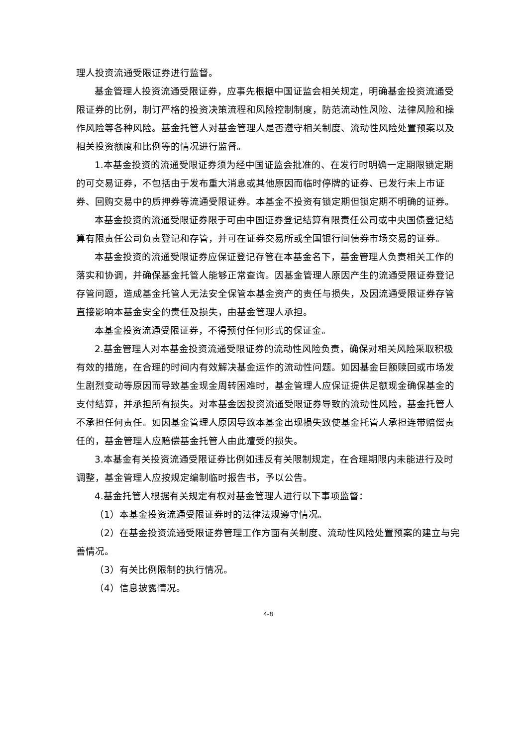理人投资流通受限证券进行监督。
基金管理人投资流通受限证券，应事先根据中国证监会相关规定，明确基金投资流通受限证券的比例，制订严格的投资决策流程和风险控制制度，防范流动性风险、法律风险和操作风险等各种风险。基金托管人对基金管理人是否遵守相关制度、流动性风险处置预案以及相关投资额度和比例等的情况进行监督。
1.本基金投资的流通受限证券须为经中国证监会批准的、在发行时明确一定期限锁定期的可交易证券，不包括由于发布重大消息或其他原因而临时停牌的证券、已发行未上市证券、回购交易中的质押券等流通受限证券。本基金不投资有锁定期但锁定期不明确的证券。
本基金投资的流通受限证券限于可由中国证券登记结算有限责任公司或中央国债登记结算有限责任公司负责登记和存管，并可在证券交易所或全国银行间债券市场交易的证券。
本基金投资的流通受限证券应保证登记存管在本基金名下，基金管理人负责相关工作的落实和协调，并确保基金托管人能够正常查询。因基金管理人原因产生的流通受限证券登记存管问题，造成基金托管人无法安全保管本基金资产的责任与损失，及因流通受限证券存管直接影响本基金安全的责任及损失，由基金管理人承担。
本基金投资流通受限证券，不得预付任何形式的保证金。
2.基金管理人对本基金投资流通受限证券的流动性风险负责，确保对相关风险采取积极有效的措施，在合理的时间内有效解决基金运作的流动性问题。如因基金巨额赎回或市场发生剧烈变动等原因而导致基金现金周转困难时，基金管理人应保证提供足额现金确保基金的支付结算，并承担所有损失。对本基金因投资流通受限证券导致的流动性风险，基金托管人不承担任何责任。如因基金管理人原因导致本基金出现损失致使基金托管人承担连带赔偿责任的，基金管理人应赔偿基金托管人由此遭受的损失。
3.本基金有关投资流通受限证券比例如违反有关限制规定，在合理期限内未能进行及时调整，基金管理人应按规定编制临时报告书，予以公告。
4.基金托管人根据有关规定有权对基金管理人进行以下事项监督：
（1）本基金投资流通受限证券时的法律法规遵守情况。
（2）在基金投资流通受限证券管理工作方面有关制度、流动性风险处置预案的建立与完善情况。
（3）有关比例限制的执行情况。
（4）信息披露情况。
4-8